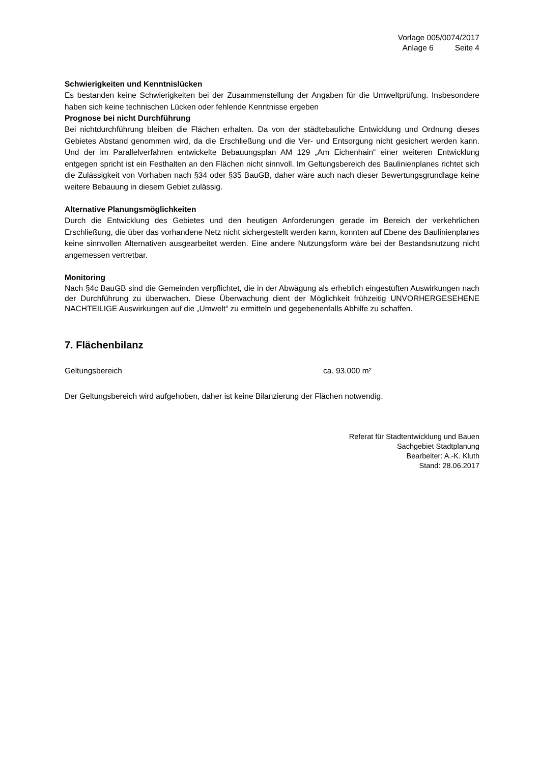Vorlage 005/0074/2017
Anlage 6 Seite 4
Schwierigkeiten und Kenntnislücken
Es bestanden keine Schwierigkeiten bei der Zusammenstellung der Angaben für die Umweltprüfung. Insbesondere haben sich keine technischen Lücken oder fehlende Kenntnisse ergeben
Prognose bei nicht Durchführung
Bei nichtdurchführung bleiben die Flächen erhalten. Da von der städtebauliche Entwicklung und Ordnung dieses Gebietes Abstand genommen wird, da die Erschließung und die Ver- und Entsorgung nicht gesichert werden kann. Und der im Parallelverfahren entwickelte Bebauungsplan AM 129 „Am Eichenhain“ einer weiteren Entwicklung entgegen spricht ist ein Festhalten an den Flächen nicht sinnvoll. Im Geltungsbereich des Baulinienplanes richtet sich die Zulässigkeit von Vorhaben nach §34 oder §35 BauGB, daher wäre auch nach dieser Bewertungsgrundlage keine weitere Bebauung in diesem Gebiet zulässig.
Alternative Planungsmöglichkeiten
Durch die Entwicklung des Gebietes und den heutigen Anforderungen gerade im Bereich der verkehrlichen Erschließung, die über das vorhandene Netz nicht sichergestellt werden kann, konnten auf Ebene des Baulinienplanes keine sinnvollen Alternativen ausgearbeitet werden. Eine andere Nutzungsform wäre bei der Bestandsnutzung nicht angemessen vertretbar.
Monitoring
Nach §4c BauGB sind die Gemeinden verpflichtet, die in der Abwägung als erheblich eingestuften Auswirkungen nach der Durchführung zu überwachen. Diese Überwachung dient der Möglichkeit frühzeitig UNVORHERGESEHENE NACHTEILIGE Auswirkungen auf die „Umwelt“ zu ermitteln und gegebenenfalls Abhilfe zu schaffen.
7. Flächenbilanz
Geltungsbereich ca. 93.000 m²
Der Geltungsbereich wird aufgehoben, daher ist keine Bilanzierung der Flächen notwendig.
Referat für Stadtentwicklung und Bauen
Sachgebiet Stadtplanung
Bearbeiter: A.-K. Kluth
Stand: 28.06.2017